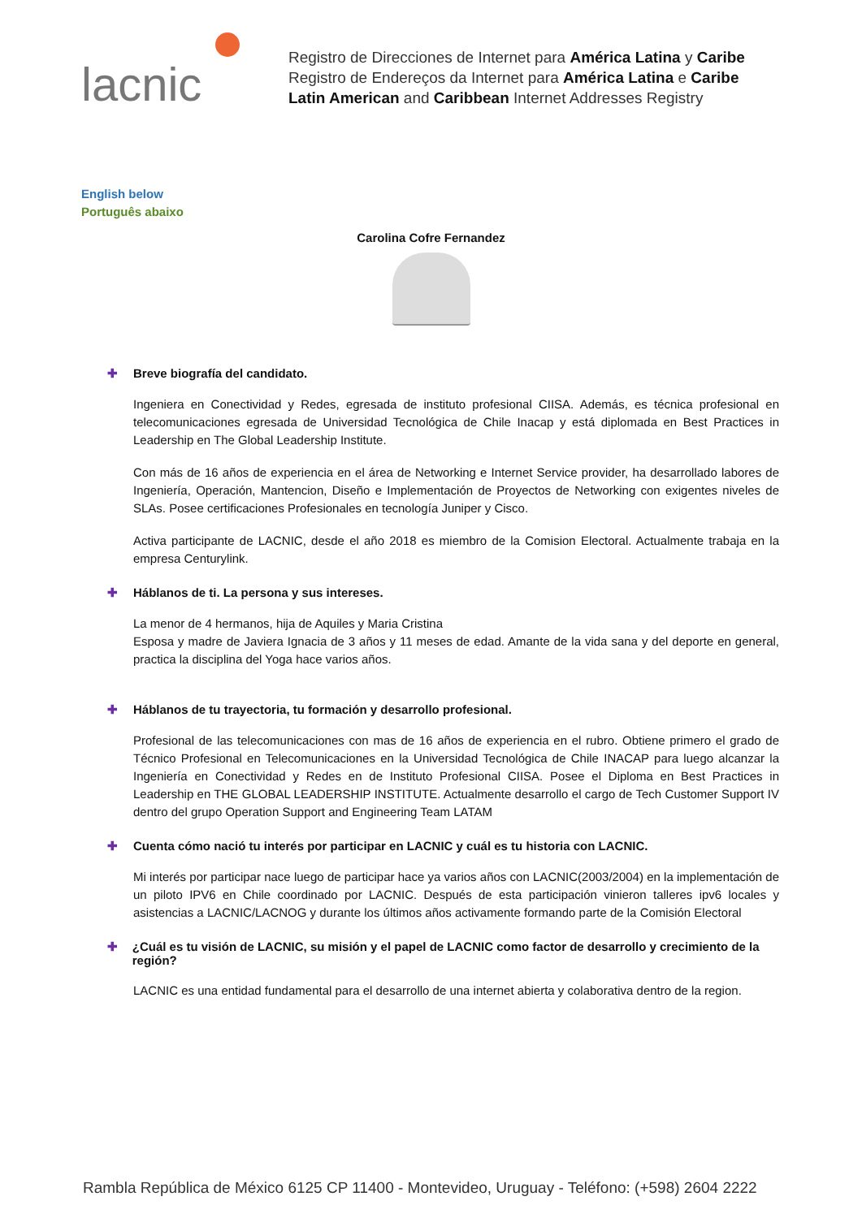lacnic
Registro de Direcciones de Internet para América Latina y Caribe
Registro de Endereços da Internet para América Latina e Caribe
Latin American and Caribbean Internet Addresses Registry
English below
Português abaixo
Carolina Cofre Fernandez
✚ Breve biografía del candidato.
Ingeniera en Conectividad y Redes, egresada de instituto profesional CIISA. Además, es técnica profesional en telecomunicaciones egresada de Universidad Tecnológica de Chile Inacap y está diplomada en Best Practices in Leadership en The Global Leadership Institute.
Con más de 16 años de experiencia en el área de Networking e Internet Service provider, ha desarrollado labores de Ingeniería, Operación, Mantencion, Diseño e Implementación de Proyectos de Networking con exigentes niveles de SLAs. Posee certificaciones Profesionales en tecnología Juniper y Cisco.
Activa participante de LACNIC, desde el año 2018 es miembro de la Comision Electoral. Actualmente trabaja en la empresa Centurylink.
✚ Háblanos de ti. La persona y sus intereses.
La menor de 4 hermanos, hija de Aquiles y Maria Cristina
Esposa y madre de Javiera Ignacia de 3 años y 11 meses de edad. Amante de la vida sana y del deporte en general, practica la disciplina del Yoga hace varios años.
✚ Háblanos de tu trayectoria, tu formación y desarrollo profesional.
Profesional de las telecomunicaciones con mas de 16 años de experiencia en el rubro. Obtiene primero el grado de Técnico Profesional en Telecomunicaciones en la Universidad Tecnológica de Chile INACAP para luego alcanzar la Ingeniería en Conectividad y Redes en de Instituto Profesional CIISA. Posee el Diploma en Best Practices in Leadership en THE GLOBAL LEADERSHIP INSTITUTE. Actualmente desarrollo el cargo de Tech Customer Support IV dentro del grupo Operation Support and Engineering Team LATAM
✚ Cuenta cómo nació tu interés por participar en LACNIC y cuál es tu historia con LACNIC.
Mi interés por participar nace luego de participar hace ya varios años con LACNIC(2003/2004) en la implementación de un piloto IPV6 en Chile coordinado por LACNIC. Después de esta participación vinieron talleres ipv6 locales y asistencias a LACNIC/LACNOG y durante los últimos años activamente formando parte de la Comisión Electoral
✚ ¿Cuál es tu visión de LACNIC, su misión y el papel de LACNIC como factor de desarrollo y crecimiento de la región?
LACNIC es una entidad fundamental para el desarrollo de una internet abierta y colaborativa dentro de la region.
Rambla República de México 6125 CP 11400 - Montevideo, Uruguay - Teléfono: (+598) 2604 2222